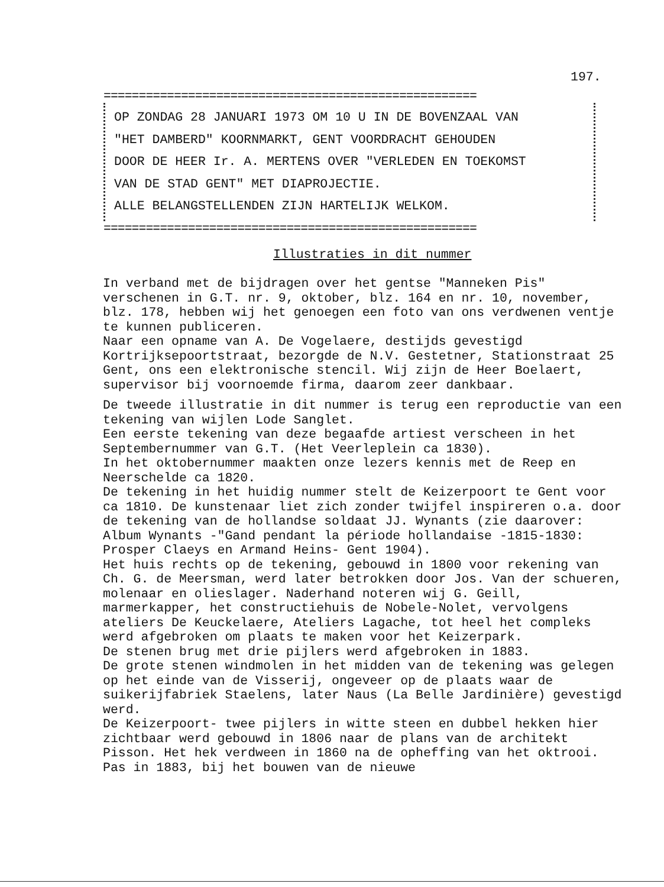197.
=====================================================
OP ZONDAG 28 JANUARI 1973 OM 10 U IN DE BOVENZAAL VAN
"HET DAMBERD" KOORNMARKT, GENT VOORDRACHT GEHOUDEN
DOOR DE HEER Ir. A. MERTENS OVER "VERLEDEN EN TOEKOMST
VAN DE STAD GENT" MET DIAPROJECTIE.
ALLE BELANGSTELLENDEN ZIJN HARTELIJK WELKOM.
=====================================================
Illustraties in dit nummer
In verband met de bijdragen over het gentse "Manneken Pis" verschenen in G.T. nr. 9, oktober, blz. 164 en nr. 10, november, blz. 178, hebben wij het genoegen een foto van ons verdwenen ventje te kunnen publiceren.
Naar een opname van A. De Vogelaere, destijds gevestigd Kortrijksepoortstraat, bezorgde de N.V. Gestetner, Stationstraat 25 Gent, ons een elektronische stencil. Wij zijn de Heer Boelaert, supervisor bij voornoemde firma, daarom zeer dankbaar.
De tweede illustratie in dit nummer is terug een reproductie van een tekening van wijlen Lode Sanglet.
Een eerste tekening van deze begaafde artiest verscheen in het Septembernummer van G.T. (Het Veerleplein ca 1830).
In het oktobernummer maakten onze lezers kennis met de Reep en Neerschelde ca 1820.
De tekening in het huidig nummer stelt de Keizerpoort te Gent voor ca 1810. De kunstenaar liet zich zonder twijfel inspireren o.a. door de tekening van de hollandse soldaat JJ. Wynants (zie daarover: Album Wynants -"Gand pendant la période hollandaise -1815-1830: Prosper Claeys en Armand Heins- Gent 1904).
Het huis rechts op de tekening, gebouwd in 1800 voor rekening van Ch. G. de Meersman, werd later betrokken door Jos. Van der schueren, molenaar en olieslager. Naderhand noteren wij G. Geill, marmerkapper, het constructiehuis de Nobele-Nolet, vervolgens ateliers De Keuckelaere, Ateliers Lagache, tot heel het compleks werd afgebroken om plaats te maken voor het Keizerpark.
De stenen brug met drie pijlers werd afgebroken in 1883.
De grote stenen windmolen in het midden van de tekening was gelegen op het einde van de Visserij, ongeveer op de plaats waar de suikerijfabriek Staelens, later Naus (La Belle Jardinière) gevestigd werd.
De Keizerpoort- twee pijlers in witte steen en dubbel hekken hier zichtbaar werd gebouwd in 1806 naar de plans van de architekt Pisson. Het hek verdween in 1860 na de opheffing van het oktrooi. Pas in 1883, bij het bouwen van de nieuwe